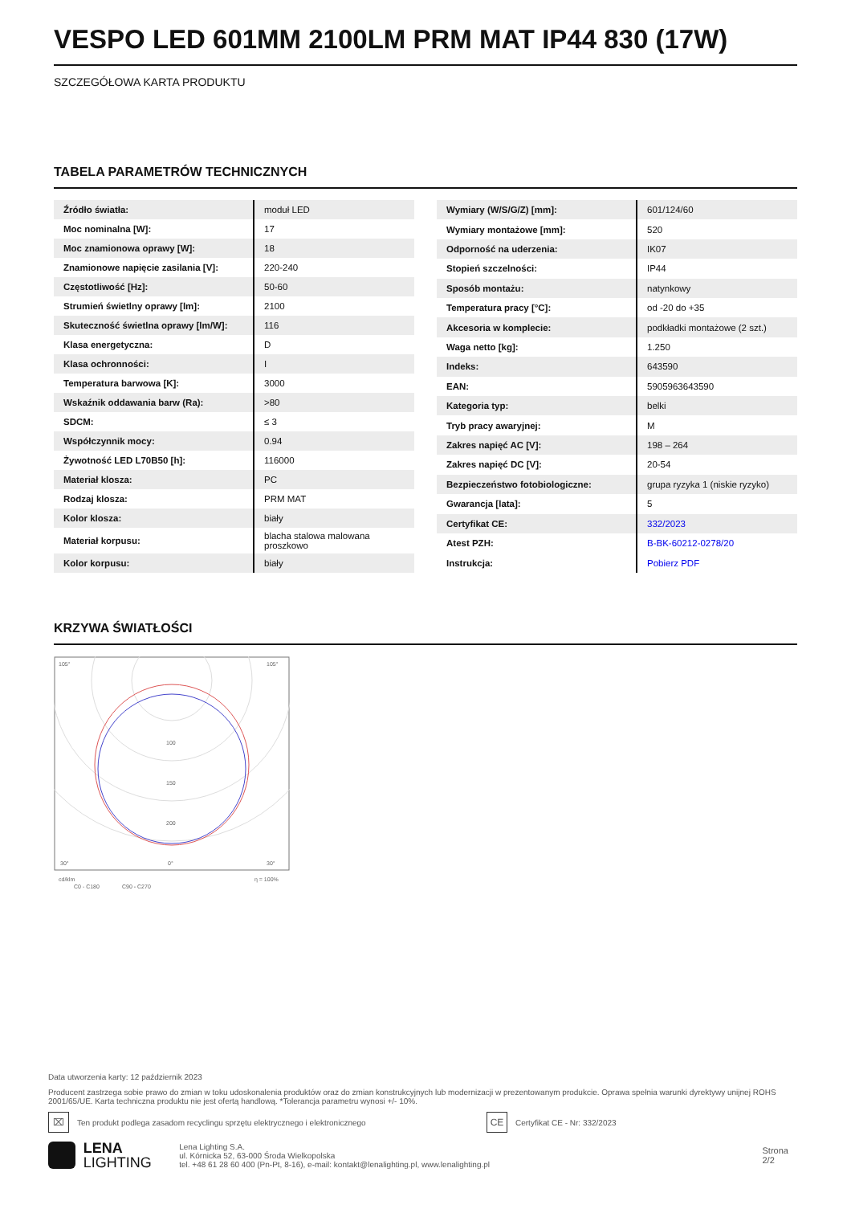VESPO LED 601MM 2100LM PRM MAT IP44 830 (17W)
SZCZEGÓŁOWA KARTA PRODUKTU
TABELA PARAMETRÓW TECHNICZNYCH
| Źródło światła: | moduł LED |
| Moc nominalna [W]: | 17 |
| Moc znamionowa oprawy [W]: | 18 |
| Znamionowe napięcie zasilania [V]: | 220-240 |
| Częstotliwość [Hz]: | 50-60 |
| Strumień świetlny oprawy [lm]: | 2100 |
| Skuteczność świetlna oprawy [lm/W]: | 116 |
| Klasa energetyczna: | D |
| Klasa ochronności: | I |
| Temperatura barwowa [K]: | 3000 |
| Wskaźnik oddawania barw (Ra): | >80 |
| SDCM: | ≤ 3 |
| Współczynnik mocy: | 0.94 |
| Żywotność LED L70B50 [h]: | 116000 |
| Materiał klosza: | PC |
| Rodzaj klosza: | PRM MAT |
| Kolor klosza: | biały |
| Materiał korpusu: | blacha stalowa malowana proszkowo |
| Kolor korpusu: | biały |
| Wymiary (W/S/G/Z) [mm]: | 601/124/60 |
| Wymiary montażowe [mm]: | 520 |
| Odporność na uderzenia: | IK07 |
| Stopień szczelności: | IP44 |
| Sposób montażu: | natynkowy |
| Temperatura pracy [°C]: | od -20 do +35 |
| Akcesoria w komplecie: | podkładki montażowe (2 szt.) |
| Waga netto [kg]: | 1.250 |
| Indeks: | 643590 |
| EAN: | 5905963643590 |
| Kategoria typ: | belki |
| Tryb pracy awaryjnej: | M |
| Zakres napięć AC [V]: | 198 – 264 |
| Zakres napięć DC [V]: | 20-54 |
| Bezpieczeństwo fotobiologiczne: | grupa ryzyka 1 (niskie ryzyko) |
| Gwarancja [lata]: | 5 |
| Certyfikat CE: | 332/2023 |
| Atest PZH: | B-BK-60212-0278/20 |
| Instrukcja: | Pobierz PDF |
KRZYWA ŚWIATŁOŚCI
105°
105°
100
150
200
30°
0°
30°
cd/klm
η = 100%
C0 - C180
C90 - C270
Data utworzenia karty: 12 październik 2023
Producent zastrzega sobie prawo do zmian w toku udoskonalenia produktów oraz do zmian konstrukcyjnych lub modernizacji w prezentowanym produkcie. Oprawa spełnia warunki dyrektywy unijnej ROHS 2001/65/UE. Karta techniczna produktu nie jest ofertą handlową. *Tolerancja parametru wynosi +/- 10%.
⌧ Ten produkt podlega zasadom recyclingu sprzętu elektrycznego i elektronicznego CE Certyfikat CE - Nr: 332/2023
LENA
LIGHTING
Lena Lighting S.A.
ul. Kórnicka 52, 63-000 Środa Wielkopolska
tel. +48 61 28 60 400 (Pn-Pt, 8-16), e-mail: kontakt@lenalighting.pl, www.lenalighting.pl
Strona 2/2